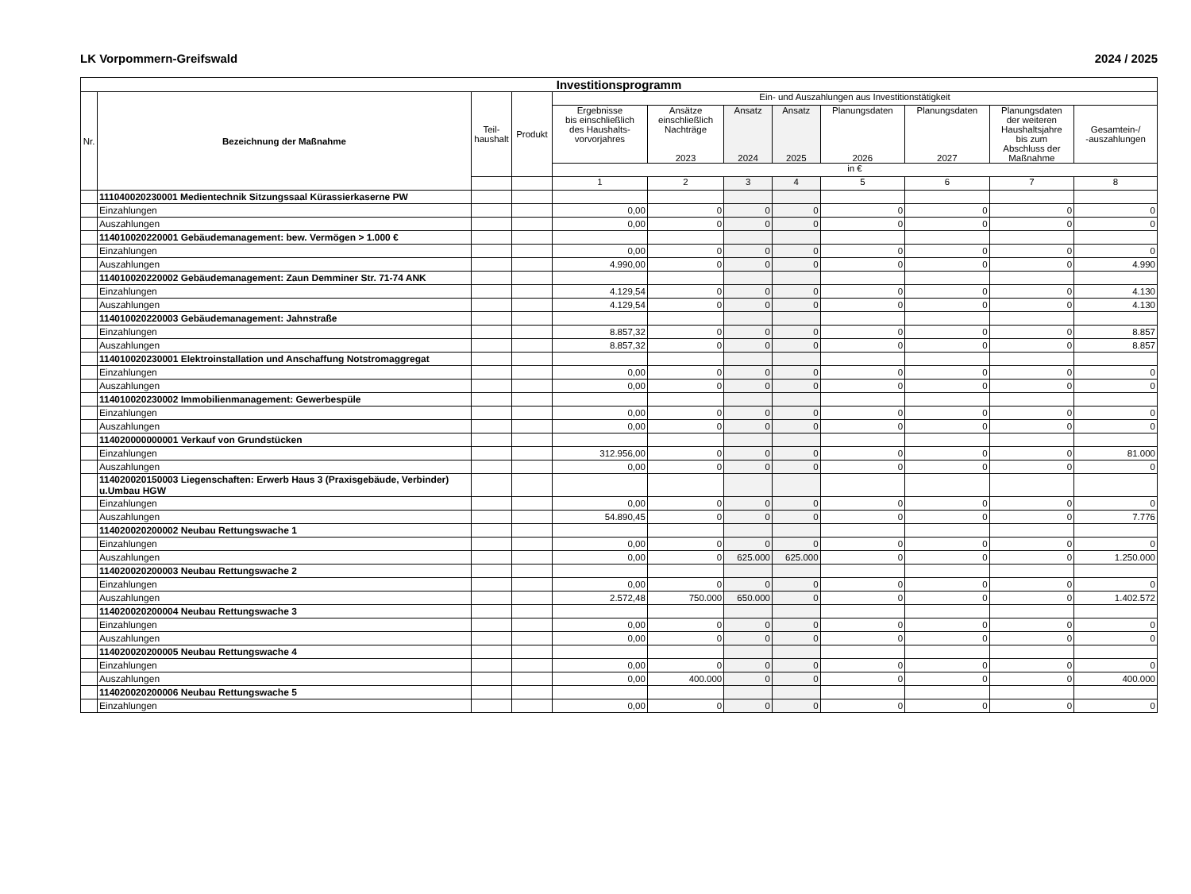LK Vorpommern-Greifswald 2024 / 2025
| Investitionsprogramm | | | | | | | | | | | |
| Nr. | Bezeichnung der Maßnahme | Teil- haushalt | Produkt | Ein- und Auszahlungen aus Investitionstätigkeit | | | | | | | |
| | | | | Ergebnisse bis einschließlich des Haushalts- vorvorjahres | Ansätze einschließlich Nachträge 2023 | Ansatz 2024 | Ansatz 2025 | Planungsdaten 2026 | Planungsdaten 2027 | Planungsdaten der weiteren Haushaltsjahre bis zum Abschluss der Maßnahme | Gesamtein-/ -auszahlungen |
| | | | | in € | | | | | | | |
| | | | | 1 | 2 | 3 | 4 | 5 | 6 | 7 | 8 |
| | 111040020230001 Medientechnik Sitzungssaal Kürassierkaserne PW | | | | | | | | | | |
| | Einzahlungen | | | 0,00 | 0 | 0 | 0 | 0 | 0 | 0 | 0 |
| | Auszahlungen | | | 0,00 | 0 | 0 | 0 | 0 | 0 | 0 | 0 |
| | 114010020220001 Gebäudemanagement: bew. Vermögen > 1.000 € | | | | | | | | | | |
| | Einzahlungen | | | 0,00 | 0 | 0 | 0 | 0 | 0 | 0 | 0 |
| | Auszahlungen | | | 4.990,00 | 0 | 0 | 0 | 0 | 0 | 0 | 4.990 |
| | 114010020220002 Gebäudemanagement: Zaun Demminer Str. 71-74 ANK | | | | | | | | | | |
| | Einzahlungen | | | 4.129,54 | 0 | 0 | 0 | 0 | 0 | 0 | 4.130 |
| | Auszahlungen | | | 4.129,54 | 0 | 0 | 0 | 0 | 0 | 0 | 4.130 |
| | 114010020220003 Gebäudemanagement: Jahnstraße | | | | | | | | | | |
| | Einzahlungen | | | 8.857,32 | 0 | 0 | 0 | 0 | 0 | 0 | 8.857 |
| | Auszahlungen | | | 8.857,32 | 0 | 0 | 0 | 0 | 0 | 0 | 8.857 |
| | 114010020230001 Elektroinstallation und Anschaffung Notstromaggregat | | | | | | | | | | |
| | Einzahlungen | | | 0,00 | 0 | 0 | 0 | 0 | 0 | 0 | 0 |
| | Auszahlungen | | | 0,00 | 0 | 0 | 0 | 0 | 0 | 0 | 0 |
| | 114010020230002 Immobilienmanagement: Gewerbespüle | | | | | | | | | | |
| | Einzahlungen | | | 0,00 | 0 | 0 | 0 | 0 | 0 | 0 | 0 |
| | Auszahlungen | | | 0,00 | 0 | 0 | 0 | 0 | 0 | 0 | 0 |
| | 114020000000001 Verkauf von Grundstücken | | | | | | | | | | |
| | Einzahlungen | | | 312.956,00 | 0 | 0 | 0 | 0 | 0 | 0 | 81.000 |
| | Auszahlungen | | | 0,00 | 0 | 0 | 0 | 0 | 0 | 0 | 0 |
| | 114020020150003 Liegenschaften: Erwerb Haus 3 (Praxisgebäude, Verbinder) u.Umbau HGW | | | | | | | | | | |
| | Einzahlungen | | | 0,00 | 0 | 0 | 0 | 0 | 0 | 0 | 0 |
| | Auszahlungen | | | 54.890,45 | 0 | 0 | 0 | 0 | 0 | 0 | 7.776 |
| | 114020020200002 Neubau Rettungswache 1 | | | | | | | | | | |
| | Einzahlungen | | | 0,00 | 0 | 0 | 0 | 0 | 0 | 0 | 0 |
| | Auszahlungen | | | 0,00 | 0 | 625.000 | 625.000 | 0 | 0 | 0 | 1.250.000 |
| | 114020020200003 Neubau Rettungswache 2 | | | | | | | | | | |
| | Einzahlungen | | | 0,00 | 0 | 0 | 0 | 0 | 0 | 0 | 0 |
| | Auszahlungen | | | 2.572,48 | 750.000 | 650.000 | 0 | 0 | 0 | 0 | 1.402.572 |
| | 114020020200004 Neubau Rettungswache 3 | | | | | | | | | | |
| | Einzahlungen | | | 0,00 | 0 | 0 | 0 | 0 | 0 | 0 | 0 |
| | Auszahlungen | | | 0,00 | 0 | 0 | 0 | 0 | 0 | 0 | 0 |
| | 114020020200005 Neubau Rettungswache 4 | | | | | | | | | | |
| | Einzahlungen | | | 0,00 | 0 | 0 | 0 | 0 | 0 | 0 | 0 |
| | Auszahlungen | | | 0,00 | 400.000 | 0 | 0 | 0 | 0 | 0 | 400.000 |
| | 114020020200006 Neubau Rettungswache 5 | | | | | | | | | | |
| | Einzahlungen | | | 0,00 | 0 | 0 | 0 | 0 | 0 | 0 | 0 |